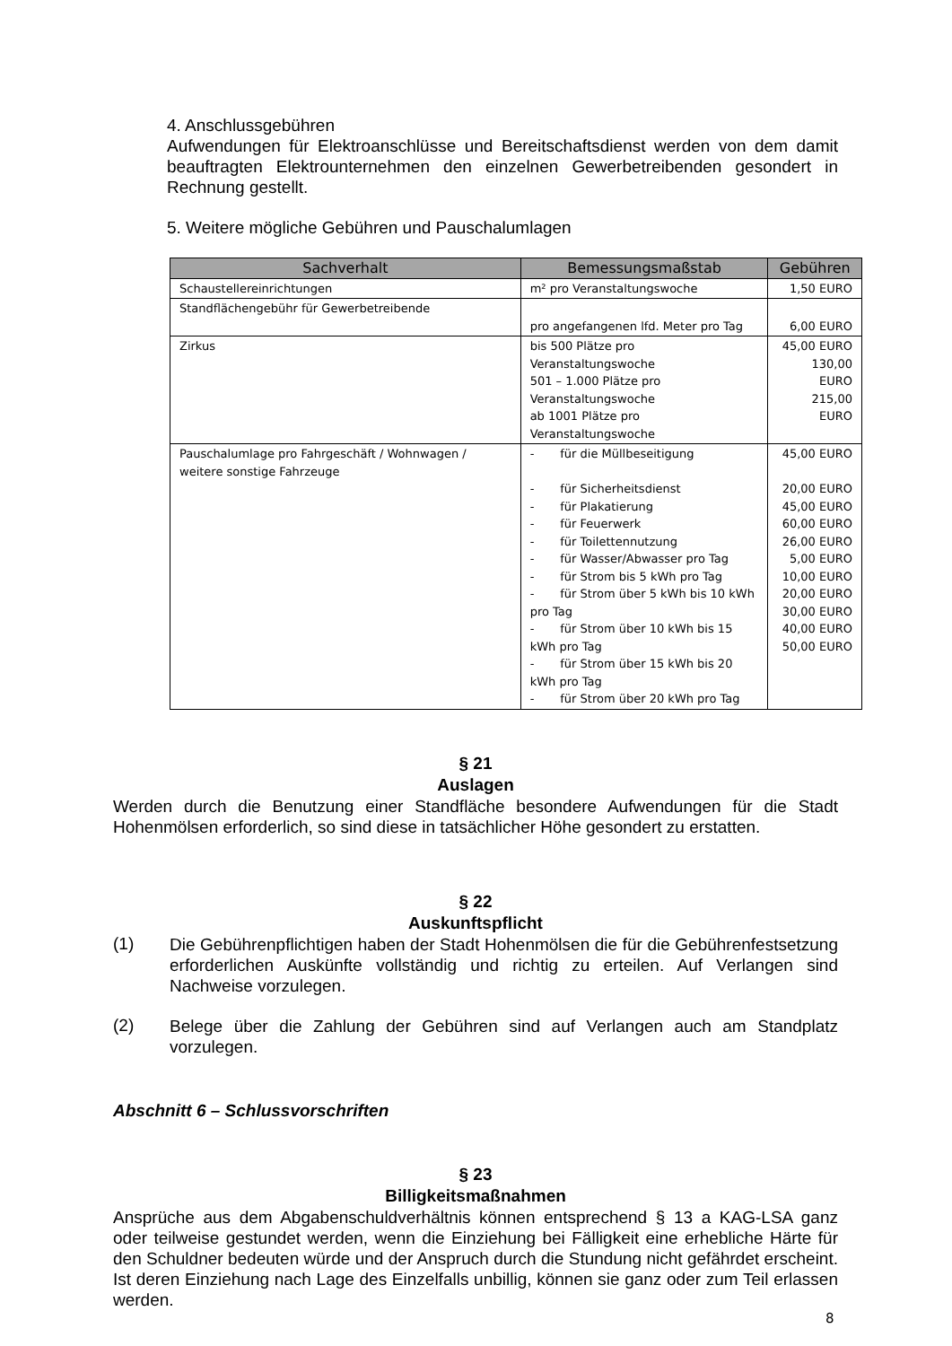4. Anschlussgebühren
Aufwendungen für Elektroanschlüsse und Bereitschaftsdienst werden von dem damit beauftragten Elektrounternehmen den einzelnen Gewerbetreibenden gesondert in Rechnung gestellt.
5. Weitere mögliche Gebühren und Pauschalumlagen
| Sachverhalt | Bemessungsmaßstab | Gebühren |
| --- | --- | --- |
| Schaustellereinrichtungen | m² pro Veranstaltungswoche | 1,50 EURO |
| Standflächengebühr für Gewerbetreibende | pro angefangenen lfd. Meter pro Tag | 6,00 EURO |
| Zirkus | bis 500 Plätze pro Veranstaltungswoche 501 – 1.000 Plätze pro Veranstaltungswoche ab 1001 Plätze pro Veranstaltungswoche | 45,00 EURO 130,00 EURO 215,00 EURO |
| Pauschalumlage pro Fahrgeschäft / Wohnwagen / weitere sonstige Fahrzeuge | - für die Müllbeseitigung - für Sicherheitsdienst - für Plakatierung - für Feuerwerk - für Toilettennutzung - für Wasser/Abwasser pro Tag - für Strom bis 5 kWh pro Tag - für Strom über 5 kWh bis 10 kWh pro Tag - für Strom über 10 kWh bis 15 kWh pro Tag - für Strom über 15 kWh bis 20 kWh pro Tag - für Strom über 20 kWh pro Tag | 45,00 EURO 20,00 EURO 45,00 EURO 60,00 EURO 26,00 EURO 5,00 EURO 10,00 EURO 20,00 EURO 30,00 EURO 40,00 EURO 50,00 EURO |
§ 21
Auslagen
Werden durch die Benutzung einer Standfläche besondere Aufwendungen für die Stadt Hohenmölsen erforderlich, so sind diese in tatsächlicher Höhe gesondert zu erstatten.
§ 22
Auskunftspflicht
(1)
Die Gebührenpflichtigen haben der Stadt Hohenmölsen die für die Gebührenfestsetzung erforderlichen Auskünfte vollständig und richtig zu erteilen. Auf Verlangen sind Nachweise vorzulegen.
(2)
Belege über die Zahlung der Gebühren sind auf Verlangen auch am Standplatz vorzulegen.
Abschnitt 6 – Schlussvorschriften
§ 23
Billigkeitsmaßnahmen
Ansprüche aus dem Abgabenschuldverhältnis können entsprechend § 13 a KAG-LSA ganz oder teilweise gestundet werden, wenn die Einziehung bei Fälligkeit eine erhebliche Härte für den Schuldner bedeuten würde und der Anspruch durch die Stundung nicht gefährdet erscheint. Ist deren Einziehung nach Lage des Einzelfalls unbillig, können sie ganz oder zum Teil erlassen werden.
8